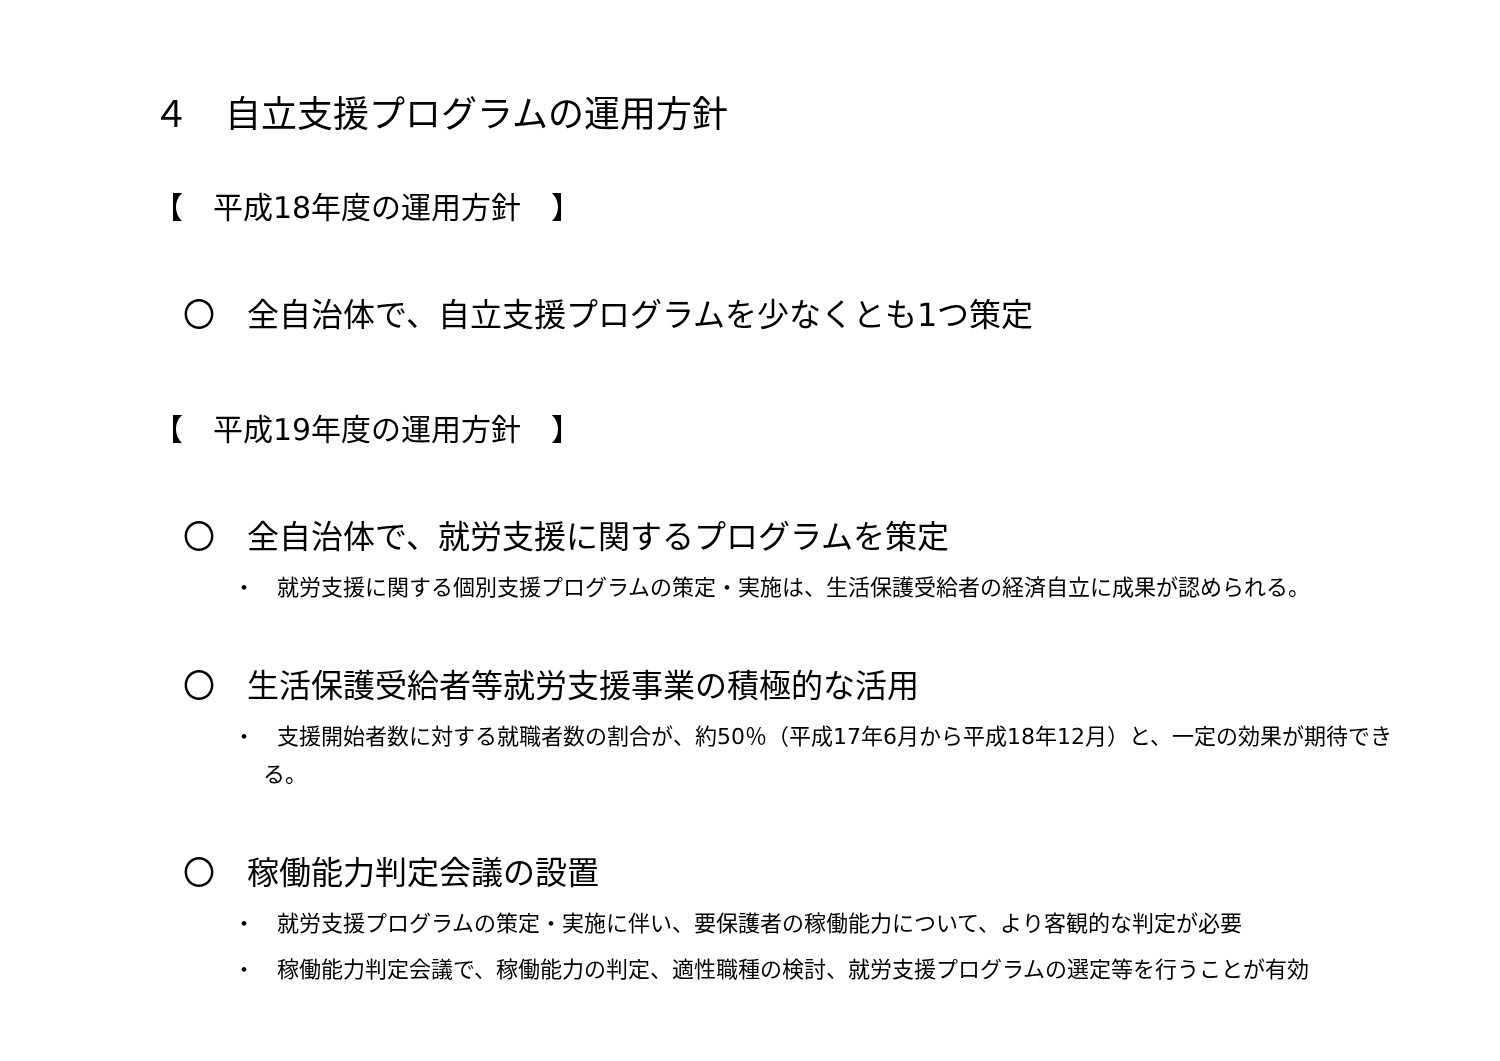４　自立支援プログラムの運用方針
【　平成18年度の運用方針　】
〇　全自治体で、自立支援プログラムを少なくとも1つ策定
【　平成19年度の運用方針　】
〇　全自治体で、就労支援に関するプログラムを策定
・　就労支援に関する個別支援プログラムの策定・実施は、生活保護受給者の経済自立に成果が認められる。
〇　生活保護受給者等就労支援事業の積極的な活用
・　支援開始者数に対する就職者数の割合が、約50％（平成17年6月から平成18年12月）と、一定の効果が期待できる。
〇　稼働能力判定会議の設置
・　就労支援プログラムの策定・実施に伴い、要保護者の稼働能力について、より客観的な判定が必要
・　稼働能力判定会議で、稼働能力の判定、適性職種の検討、就労支援プログラムの選定等を行うことが有効